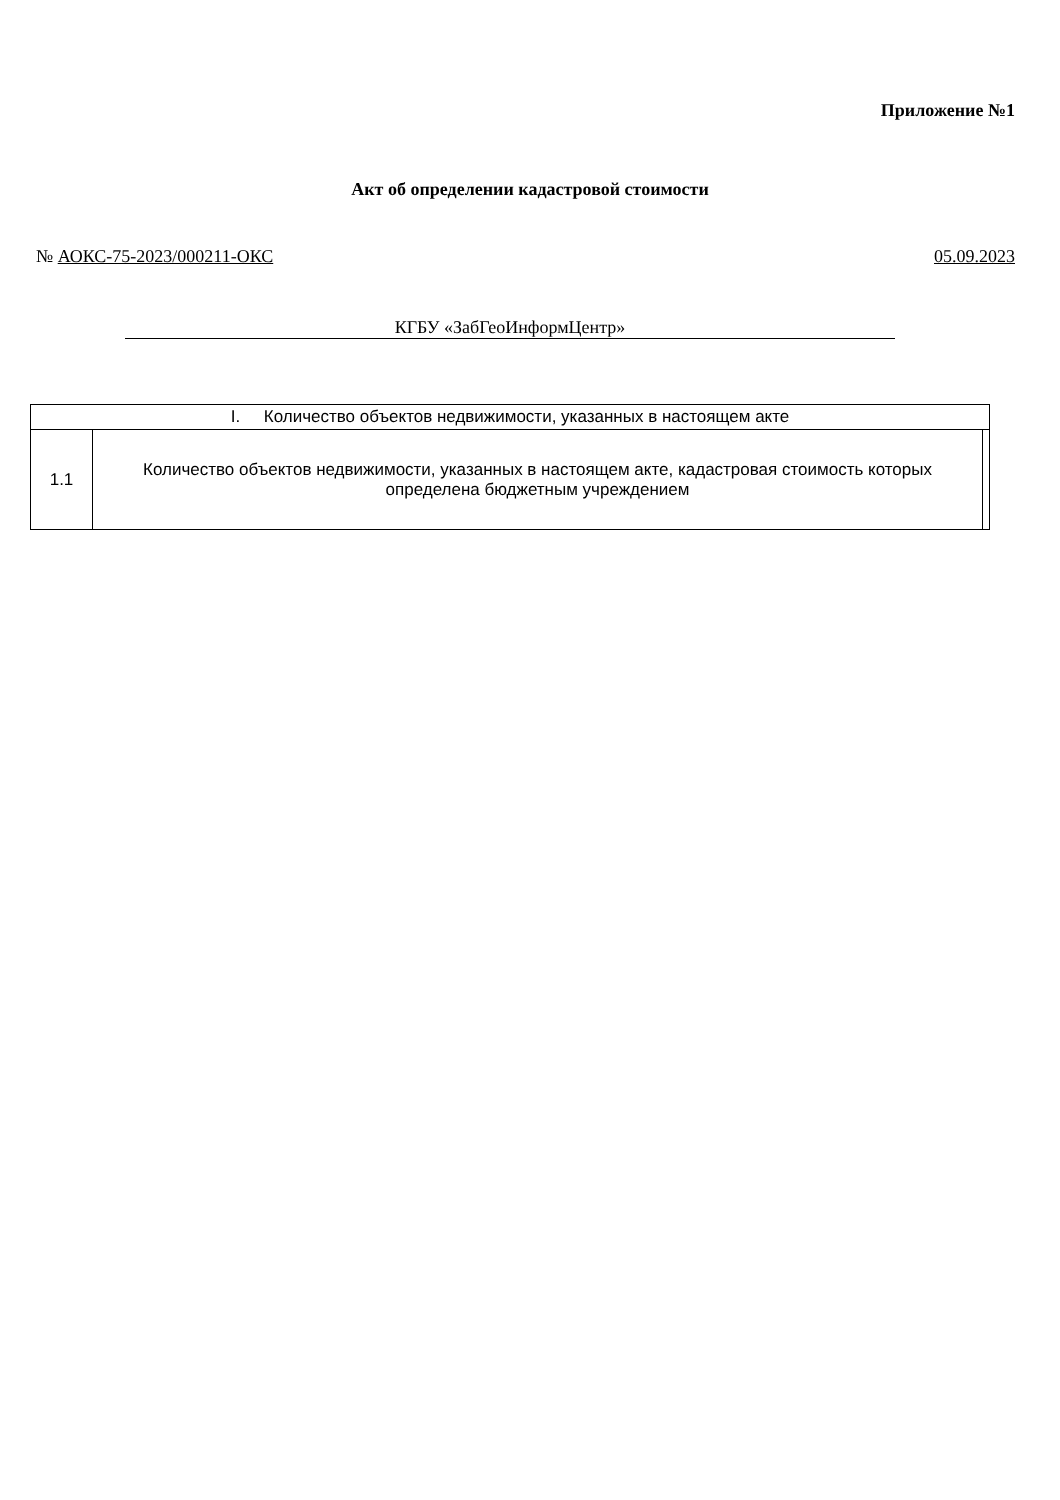Приложение №1
Акт об определении кадастровой стоимости
№ АОКС-75-2023/000211-ОКС 05.09.2023
КГБУ «ЗабГеоИнформЦентр»
| I. Количество объектов недвижимости, указанных в настоящем акте | | |
| 1.1 | Количество объектов недвижимости, указанных в настоящем акте, кадастровая стоимость которых определена бюджетным учреждением | |